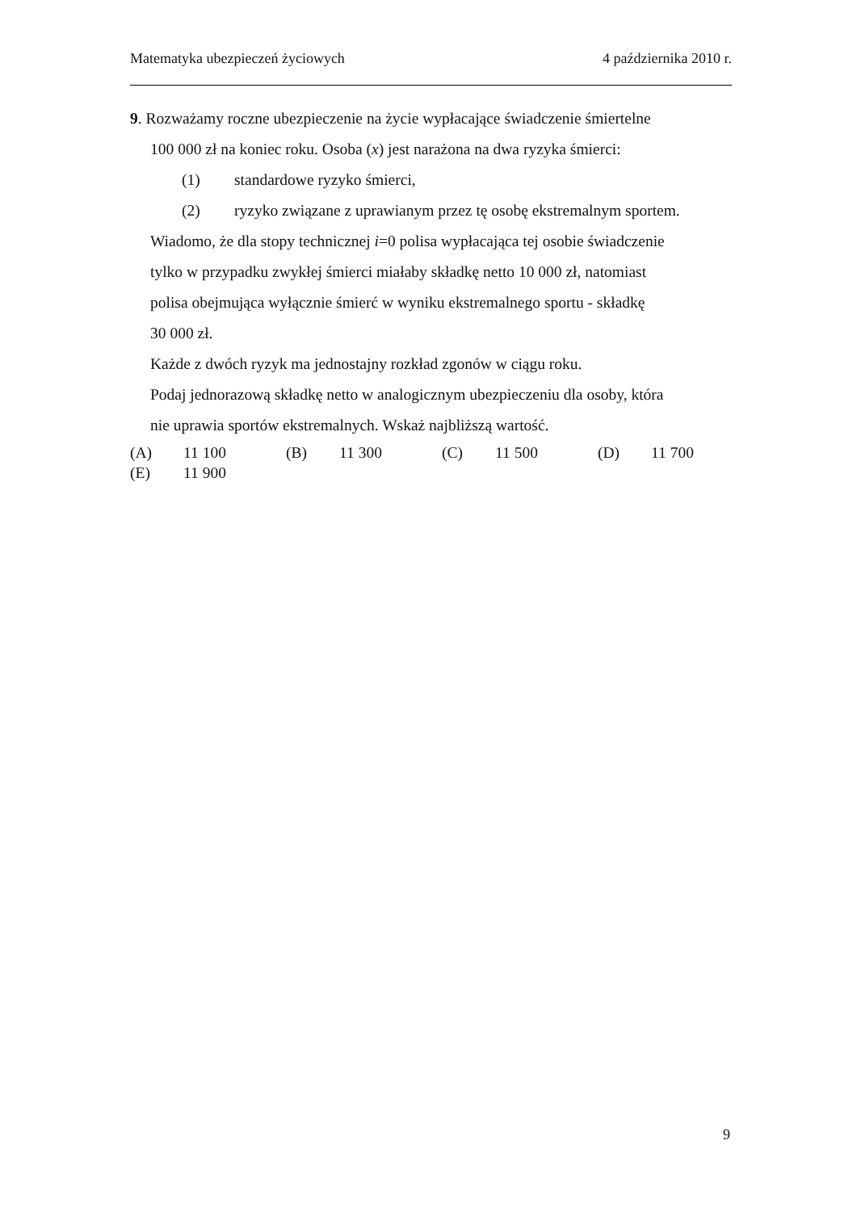Matematyka ubezpieczeń życiowych 4 października 2010 r.
9. Rozważamy roczne ubezpieczenie na życie wypłacające świadczenie śmiertelne
100 000 zł na koniec roku. Osoba (x) jest narażona na dwa ryzyka śmierci:
(1) standardowe ryzyko śmierci,
(2) ryzyko związane z uprawianym przez tę osobę ekstremalnym sportem.
Wiadomo, że dla stopy technicznej i=0 polisa wypłacająca tej osobie świadczenie
tylko w przypadku zwykłej śmierci miałaby składkę netto 10 000 zł, natomiast
polisa obejmująca wyłącznie śmierć w wyniku ekstremalnego sportu - składkę
30 000 zł.
Każde z dwóch ryzyk ma jednostajny rozkład zgonów w ciągu roku.
Podaj jednorazową składkę netto w analogicznym ubezpieczeniu dla osoby, która
nie uprawia sportów ekstremalnych. Wskaż najbliższą wartość.
| (A) | 11 100 | (B) | 11 300 | (C) | 11 500 | (D) | 11 700 |
| (E) | 11 900 | | | | | | |
9